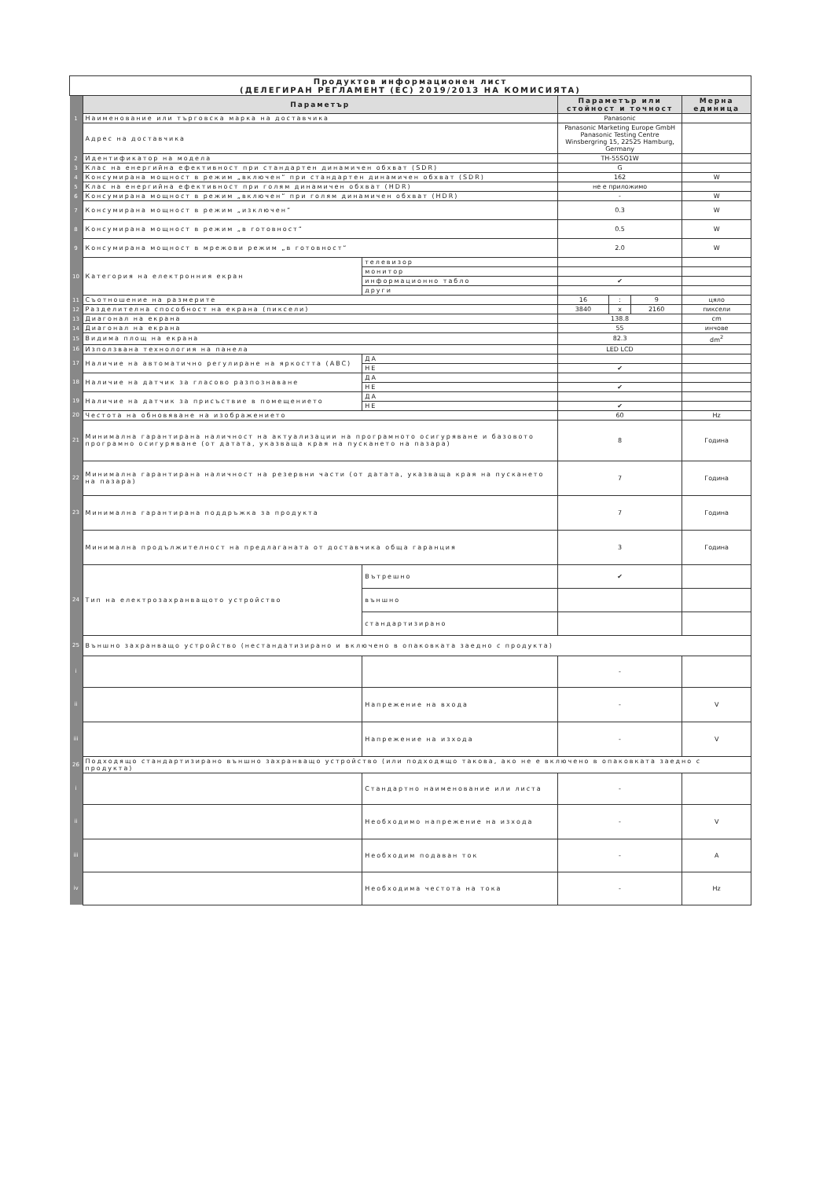| Продуктов информационен лист (ДЕЛЕГИРАН РЕГЛАМЕНТ (ЕС) 2019/2013 НА КОМИСИЯТА) | | | | | | |
| | Параметър | | Параметър или стойност и точност | | | Мерна единица |
| 1 | Наименование или търговска марка на доставчика | | Panasonic | | | |
| | Адрес на доставчика | | Panasonic Marketing Europe GmbH Panasonic Testing Centre Winsbergring 15, 22525 Hamburg, Germany | | | |
| 2 | Идентификатор на модела | | TH-55SQ1W | | | |
| 3 | Клас на енергийна ефективност при стандартен динамичен обхват (SDR) | | G | | | |
| 4 | Консумирана мощност в режим „включен“ при стандартен динамичен обхват (SDR) | | 162 | | | W |
| 5 | Клас на енергийна ефективност при голям динамичен обхват (HDR) | | не е приложимо | | | |
| 6 | Консумирана мощност в режим „включен“ при голям динамичен обхват (HDR) | | - | | | W |
| 7 | Консумирана мощност в режим „изключен“ | | 0.3 | | | W |
| 8 | Консумирана мощност в режим „в готовност“ | | 0.5 | | | W |
| 9 | Консумирана мощност в мрежови режим „в готовност“ | | 2.0 | | | W |
| 10 | Категория на електронния екран | телевизор | | | | |
| | | монитор | | | | |
| | | информационно табло | ✔ | | | |
| | | други | | | | |
| 11 | Съотношение на размерите | | 16 | : | 9 | цяло |
| 12 | Разделителна способност на екрана (пиксели) | | 3840 | x | 2160 | пиксели |
| 13 | Диагонал на екрана | | 138.8 | | | cm |
| 14 | Диагонал на екрана | | 55 | | | инчове |
| 15 | Видима площ на екрана | | 82.3 | | | dm<sup>2</sup> |
| 16 | Използвана технология на панела | | LED LCD | | | |
| 17 | Наличие на автоматично регулиране на яркостта (ABC) | ДА | | | | |
| | | НЕ | ✔ | | | |
| 18 | Наличие на датчик за гласово разпознаване | ДА | | | | |
| | | НЕ | ✔ | | | |
| 19 | Наличие на датчик за присъствие в помещението | ДА | | | | |
| | | НЕ | ✔ | | | |
| 20 | Честота на обновяване на изображението | | 60 | | | Hz |
| 21 | Минимална гарантирана наличност на актуализации на програмното осигуряване и базовото програмно осигуряване (от датата, указваща края на пускането на пазара) | | 8 | | | Година |
| 22 | Минимална гарантирана наличност на резервни части (от датата, указваща края на пускането на пазара) | | 7 | | | Година |
| 23 | Минимална гарантирана поддръжка за продукта | | 7 | | | Година |
| | Минимална продължителност на предлаганата от доставчика обща гаранция | | 3 | | | Година |
| 24 | Тип на електрозахранващото устройство | Вътрешно | ✔ | | | |
| | | външно | | | | |
| | | стандартизирано | | | | |
| 25 | Външно захранващо устройство (нестандатизирано и включено в опаковката заедно с продукта) | | | | | |
| i | | | - | | | |
| ii | | Напрежение на входа | - | | | V |
| iii | | Напрежение на изхода | - | | | V |
| 26 | Подходящо стандартизирано външно захранващо устройство (или подходящо такова, ако не е включено в опаковката заедно с продукта) | | | | | |
| i | | Стандартно наименование или листа | - | | | |
| ii | | Необходимо напрежение на изхода | - | | | V |
| iii | | Необходим подаван ток | - | | | A |
| iv | | Необходима честота на тока | - | | | Hz |